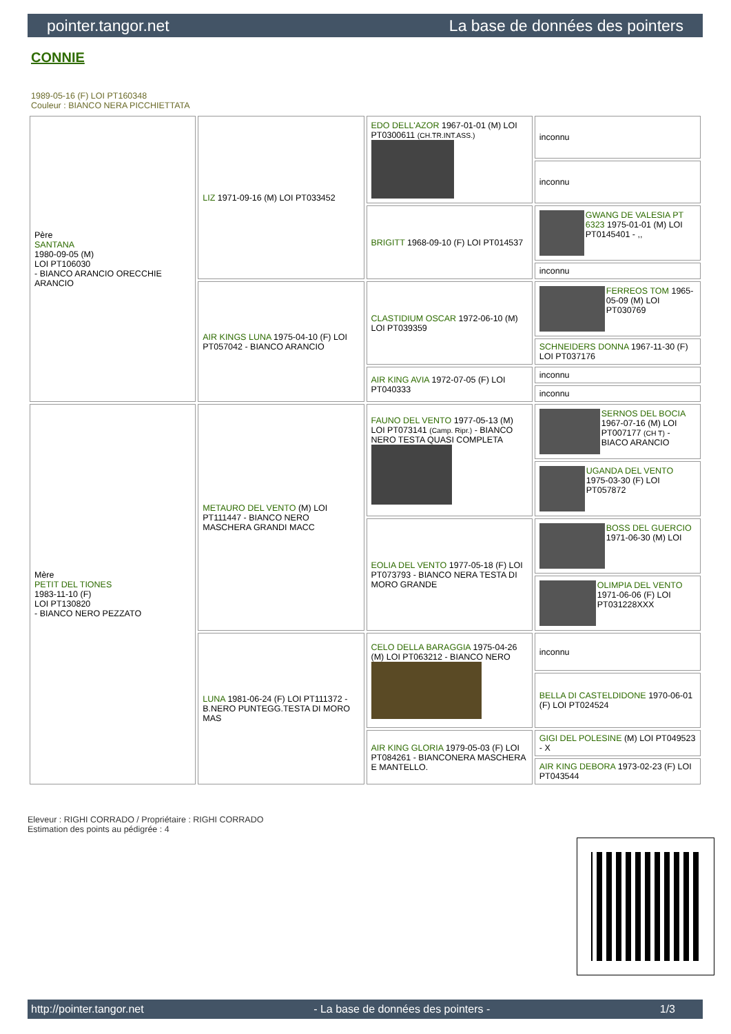pointer.tangor.net La base de données des pointers
CONNIE
1989-05-16 (F) LOI PT160348
Couleur : BIANCO NERA PICCHIETTATA
| Père SANTANA 1980-09-05 (M) LOI PT106030 - BIANCO ARANCIO ORECCHIE ARANCIO | LIZ 1971-09-16 (M) LOI PT033452 | EDO DELL'AZOR 1967-01-01 (M) LOI PT0300611 (CH.TR.INT.ASS.) | inconnu |
| | | | inconnu |
| | | BRIGITT 1968-09-10 (F) LOI PT014537 | GWANG DE VALESIA PT 6323 1975-01-01 (M) LOI PT0145401 - ,, |
| | | | inconnu |
| | AIR KINGS LUNA 1975-04-10 (F) LOI PT057042 - BIANCO ARANCIO | CLASTIDIUM OSCAR 1972-06-10 (M) LOI PT039359 | FERREOS TOM 1965-05-09 (M) LOI PT030769 |
| | | | SCHNEIDERS DONNA 1967-11-30 (F) LOI PT037176 |
| | | AIR KING AVIA 1972-07-05 (F) LOI PT040333 | inconnu |
| | | | inconnu |
| Mère PETIT DEL TIONES 1983-11-10 (F) LOI PT130820 - BIANCO NERO PEZZATO | METAURO DEL VENTO (M) LOI PT111447 - BIANCO NERO MASCHERA GRANDI MACC | FAUNO DEL VENTO 1977-05-13 (M) LOI PT073141 (Camp. Ripr.) - BIANCO NERO TESTA QUASI COMPLETA | SERNOS DEL BOCIA 1967-07-16 (M) LOI PT007177 (CH T) - BIACO ARANCIO |
| | | | UGANDA DEL VENTO 1975-03-30 (F) LOI PT057872 |
| | | EOLIA DEL VENTO 1977-05-18 (F) LOI PT073793 - BIANCO NERA TESTA DI MORO GRANDE | BOSS DEL GUERCIO 1971-06-30 (M) LOI |
| | | | OLIMPIA DEL VENTO 1971-06-06 (F) LOI PT031228XXX |
| | LUNA 1981-06-24 (F) LOI PT111372 - B.NERO PUNTEGG.TESTA DI MORO MAS | CELO DELLA BARAGGIA 1975-04-26 (M) LOI PT063212 - BIANCO NERO | inconnu |
| | | | BELLA DI CASTELDIDONE 1970-06-01 (F) LOI PT024524 |
| | | AIR KING GLORIA 1979-05-03 (F) LOI PT084261 - BIANCONERA MASCHERA E MANTELLO. | GIGI DEL POLESINE (M) LOI PT049523 - X |
| | | | AIR KING DEBORA 1973-02-23 (F) LOI PT043544 |
Eleveur : RIGHI CORRADO / Propriétaire : RIGHI CORRADO
Estimation des points au pédigrée : 4
http://pointer.tangor.net - La base de données des pointers - 1/3